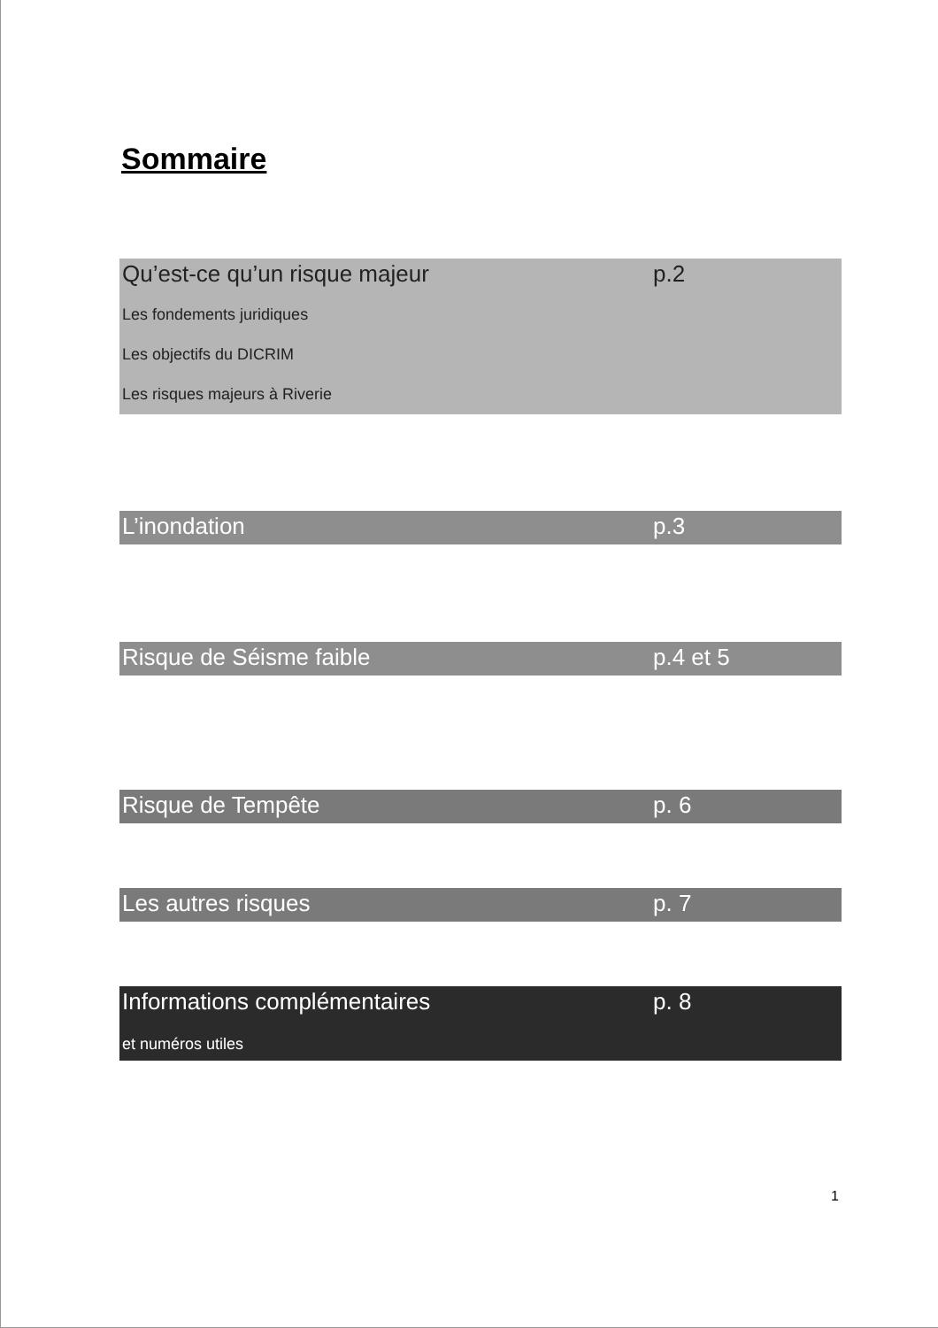Sommaire
Qu’est-ce qu’un risque majeur p.2
Les fondements juridiques
Les objectifs du DICRIM
Les risques majeurs à Riverie
L’inondation p.3
Risque de Séisme faible p.4 et 5
Risque de Tempête p. 6
Les autres risques p. 7
Informations complémentaires p. 8
et numéros utiles
1